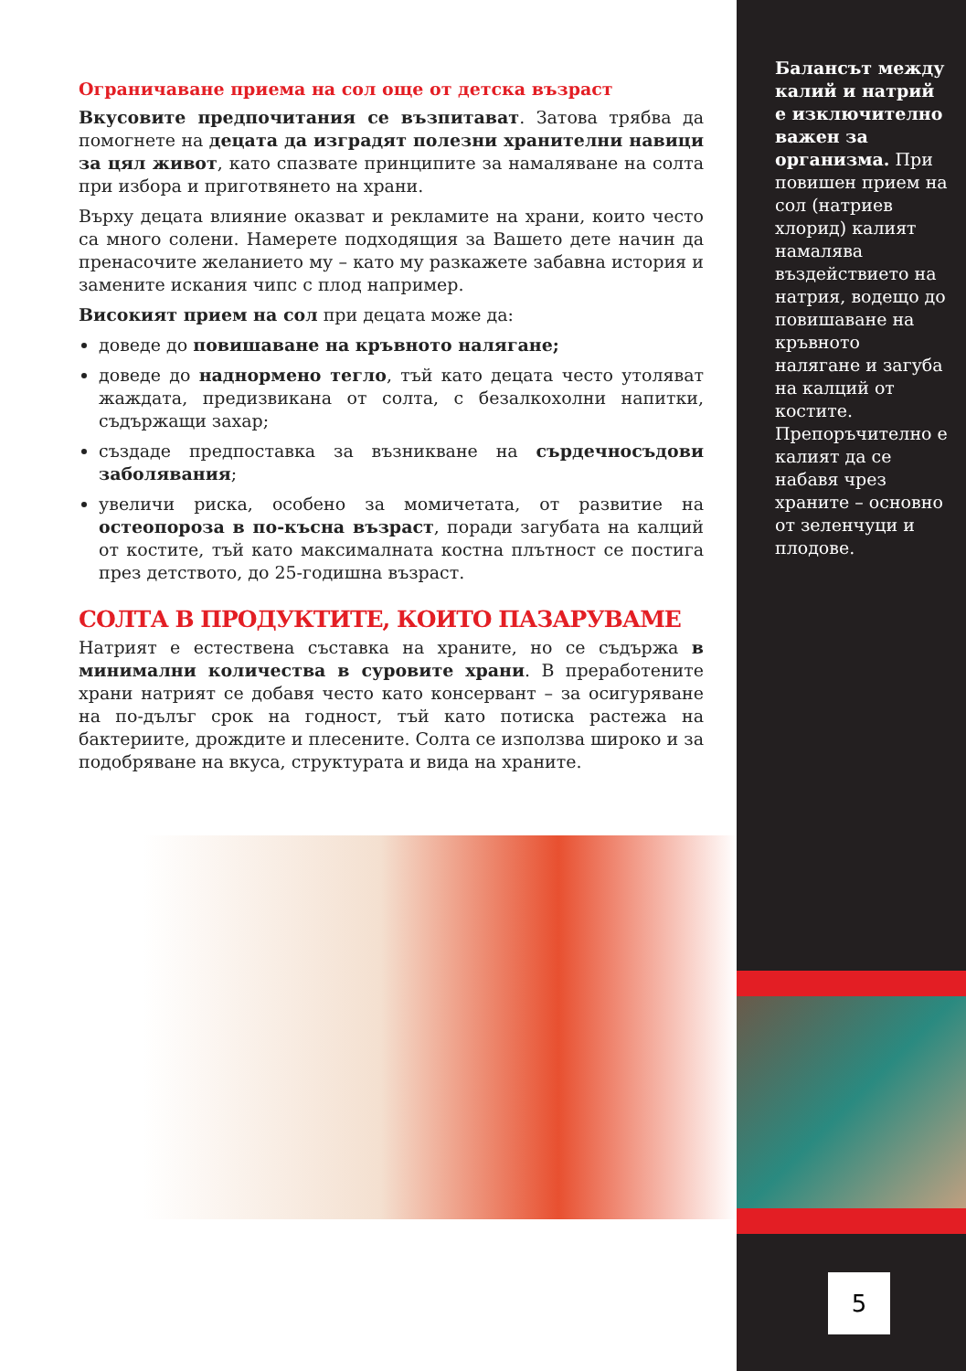Ограничаване приема на сол още от детска възраст
Вкусовите предпочитания се възпитават. Затова трябва да помогнете на децата да изградят полезни хранителни навици за цял живот, като спазвате принципите за намаляване на солта при избора и приготвянето на храни.
Върху децата влияние оказват и рекламите на храни, които често са много солени. Намерете подходящия за Вашето дете начин да пренасочите желанието му – като му разкажете забавна история и замените искания чипс с плод например.
Високият прием на сол при децата може да:
доведе до повишаване на кръвното налягане;
доведе до наднормено тегло, тъй като децата често утоляват жаждата, предизвикана от солта, с безалкохолни напитки, съдържащи захар;
създаде предпоставка за възникване на сърдечносъдови заболявания;
увеличи риска, особено за момичетата, от развитие на остеопороза в по-късна възраст, поради загубата на калций от костите, тъй като максималната костна плътност се постига през детството, до 25-годишна възраст.
СОЛТА В ПРОДУКТИТЕ, КОИТО ПАЗАРУВАМЕ
Натрият е естествена съставка на храните, но се съдържа в минимални количества в суровите храни. В преработените храни натрият се добавя често като консервант – за осигуряване на по-дълъг срок на годност, тъй като потиска растежа на бактериите, дрождите и плесените. Солта се използва широко и за подобряване на вкуса, структурата и вида на храните.
Балансът между калий и натрий е изключително важен за организма. При повишен прием на сол (натриев хлорид) калият намалява въздействието на натрия, водещо до повишаване на кръвното налягане и загуба на калций от костите. Препоръчително е калият да се набавя чрез храните – основно от зеленчуци и плодове.
5